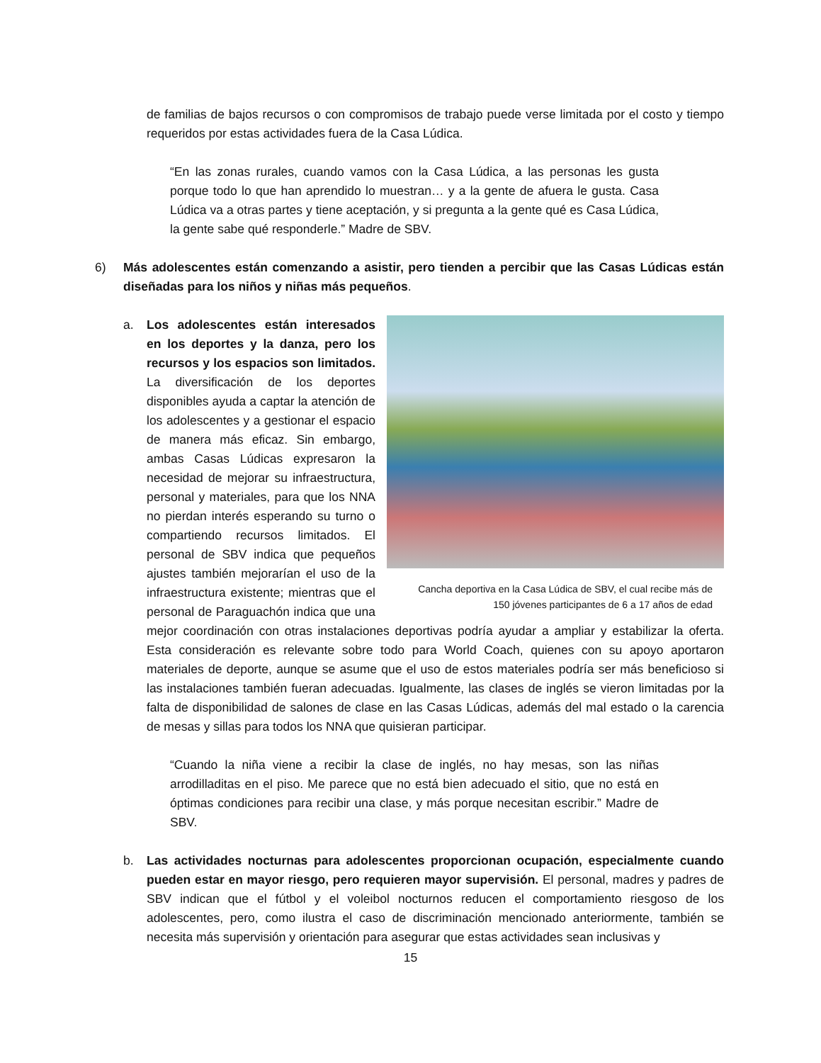de familias de bajos recursos o con compromisos de trabajo puede verse limitada por el costo y tiempo requeridos por estas actividades fuera de la Casa Lúdica.
“En las zonas rurales, cuando vamos con la Casa Lúdica, a las personas les gusta porque todo lo que han aprendido lo muestran… y a la gente de afuera le gusta. Casa Lúdica va a otras partes y tiene aceptación, y si pregunta a la gente qué es Casa Lúdica, la gente sabe qué responderle.” Madre de SBV.
6) Más adolescentes están comenzando a asistir, pero tienden a percibir que las Casas Lúdicas están diseñadas para los niños y niñas más pequeños.
Cancha deportiva en la Casa Lúdica de SBV, el cual recibe más de
150 jóvenes participantes de 6 a 17 años de edad
a. Los adolescentes están interesados en los deportes y la danza, pero los recursos y los espacios son limitados. La diversificación de los deportes disponibles ayuda a captar la atención de los adolescentes y a gestionar el espacio de manera más eficaz. Sin embargo, ambas Casas Lúdicas expresaron la necesidad de mejorar su infraestructura, personal y materiales, para que los NNA no pierdan interés esperando su turno o compartiendo recursos limitados. El personal de SBV indica que pequeños ajustes también mejorarían el uso de la infraestructura existente; mientras que el personal de Paraguachón indica que una mejor coordinación con otras instalaciones deportivas podría ayudar a ampliar y estabilizar la oferta. Esta consideración es relevante sobre todo para World Coach, quienes con su apoyo aportaron materiales de deporte, aunque se asume que el uso de estos materiales podría ser más beneficioso si las instalaciones también fueran adecuadas. Igualmente, las clases de inglés se vieron limitadas por la falta de disponibilidad de salones de clase en las Casas Lúdicas, además del mal estado o la carencia de mesas y sillas para todos los NNA que quisieran participar.
“Cuando la niña viene a recibir la clase de inglés, no hay mesas, son las niñas arrodilladitas en el piso. Me parece que no está bien adecuado el sitio, que no está en óptimas condiciones para recibir una clase, y más porque necesitan escribir.” Madre de SBV.
b. Las actividades nocturnas para adolescentes proporcionan ocupación, especialmente cuando pueden estar en mayor riesgo, pero requieren mayor supervisión. El personal, madres y padres de SBV indican que el fútbol y el voleibol nocturnos reducen el comportamiento riesgoso de los adolescentes, pero, como ilustra el caso de discriminación mencionado anteriormente, también se necesita más supervisión y orientación para asegurar que estas actividades sean inclusivas y
15